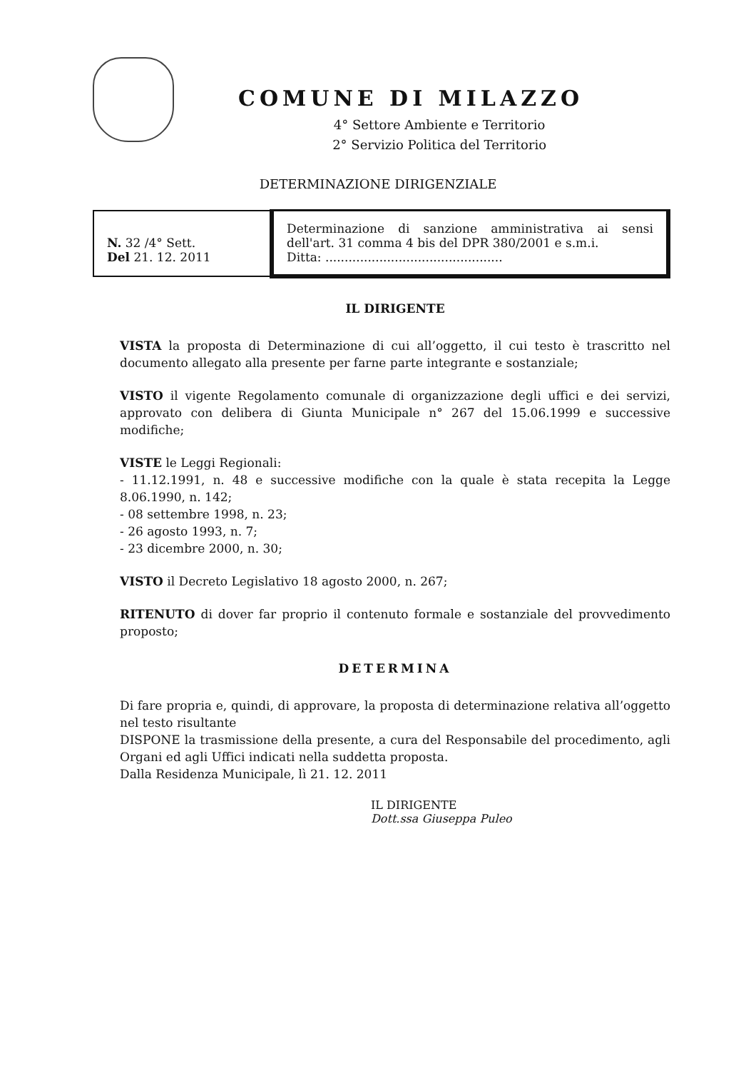COMUNE DI MILAZZO
4° Settore Ambiente e Territorio
2° Servizio Politica del Territorio
DETERMINAZIONE DIRIGENZIALE
| N. 32 /4° Sett. Del 21. 12. 2011 | Determinazione di sanzione amministrativa ai sensi dell'art. 31 comma 4 bis del DPR 380/2001 e s.m.i. Ditta: .............................................. |
IL DIRIGENTE
VISTA la proposta di Determinazione di cui all’oggetto, il cui testo è trascritto nel documento allegato alla presente per farne parte integrante e sostanziale;
VISTO il vigente Regolamento comunale di organizzazione degli uffici e dei servizi, approvato con delibera di Giunta Municipale n° 267 del 15.06.1999 e successive modifiche;
VISTE le Leggi Regionali:
- 11.12.1991, n. 48 e successive modifiche con la quale è stata recepita la Legge 8.06.1990, n. 142;
- 08 settembre 1998, n. 23;
- 26 agosto 1993, n. 7;
- 23 dicembre 2000, n. 30;
VISTO il Decreto Legislativo 18 agosto 2000, n. 267;
RITENUTO di dover far proprio il contenuto formale e sostanziale del provvedimento proposto;
DETERMINA
Di fare propria e, quindi, di approvare, la proposta di determinazione relativa all’oggetto nel testo risultante
DISPONE la trasmissione della presente, a cura del Responsabile del procedimento, agli Organi ed agli Uffici indicati nella suddetta proposta.
Dalla Residenza Municipale, lì 21. 12. 2011
IL DIRIGENTE
Dott.ssa Giuseppa Puleo